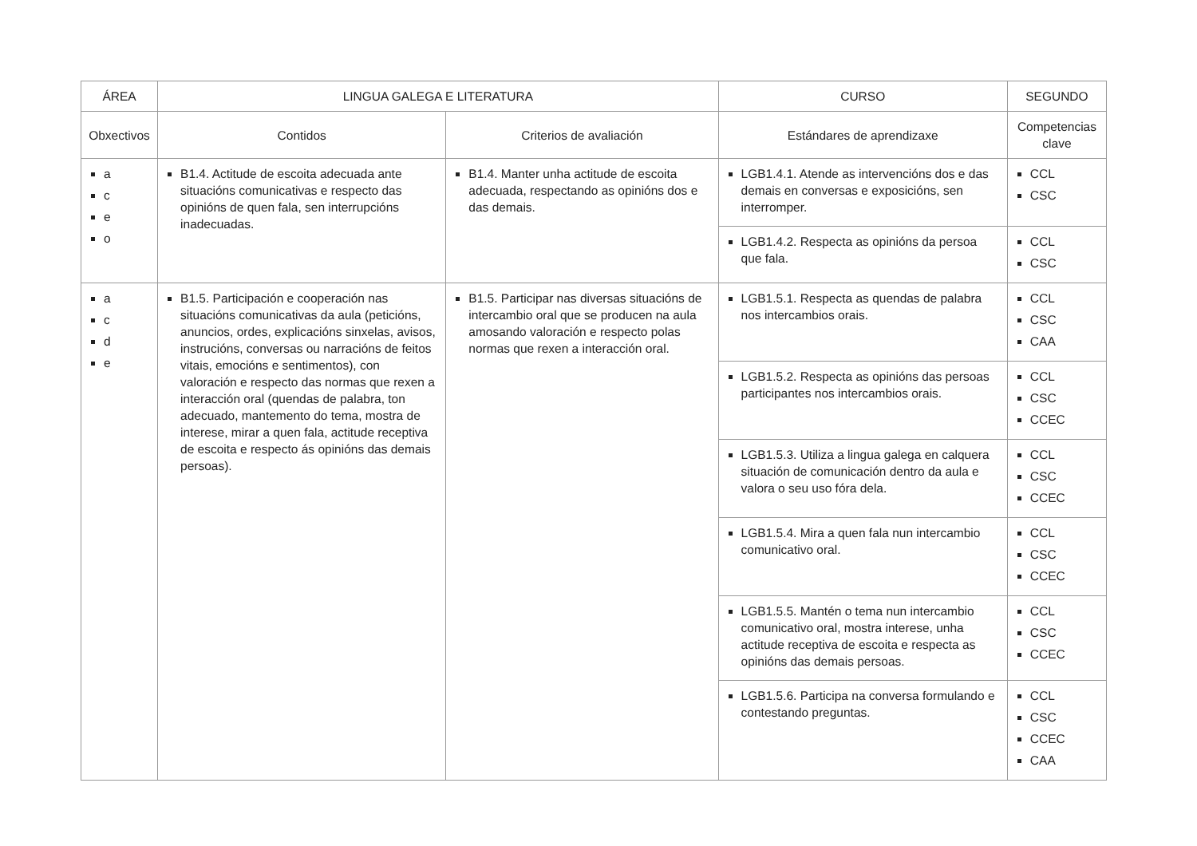| ÁREA | LINGUA GALEGA E LITERATURA | | CURSO | SEGUNDO |
| --- | --- | --- | --- | --- |
| Obxectivos | Contidos | Criterios de avaliación | Estándares de aprendizaxe | Competencias clave |
| a c e o | B1.4. Actitude de escoita adecuada ante situacións comunicativas e respecto das opinións de quen fala, sen interrupcións inadecuadas. | B1.4. Manter unha actitude de escoita adecuada, respectando as opinións dos e das demais. | LGB1.4.1. Atende as intervencións dos e das demais en conversas e exposicións, sen interromper. | CCL CSC |
| | | | LGB1.4.2. Respecta as opinións da persoa que fala. | CCL CSC |
| a c d e | B1.5. Participación e cooperación nas situacións comunicativas da aula (peticións, anuncios, ordes, explicacións sinxelas, avisos, instrucións, conversas ou narracións de feitos vitais, emocións e sentimentos), con valoración e respecto das normas que rexen a interacción oral (quendas de palabra, ton adecuado, mantemento do tema, mostra de interese, mirar a quen fala, actitude receptiva de escoita e respecto ás opinións das demais persoas). | B1.5. Participar nas diversas situacións de intercambio oral que se producen na aula amosando valoración e respecto polas normas que rexen a interacción oral. | LGB1.5.1. Respecta as quendas de palabra nos intercambios orais. | CCL CSC CAA |
| | | | LGB1.5.2. Respecta as opinións das persoas participantes nos intercambios orais. | CCL CSC CCEC |
| | | | LGB1.5.3. Utiliza a lingua galega en calquera situación de comunicación dentro da aula e valora o seu uso fóra dela. | CCL CSC CCEC |
| | | | LGB1.5.4. Mira a quen fala nun intercambio comunicativo oral. | CCL CSC CCEC |
| | | | LGB1.5.5. Mantén o tema nun intercambio comunicativo oral, mostra interese, unha actitude receptiva de escoita e respecta as opinións das demais persoas. | CCL CSC CCEC |
| | | | LGB1.5.6. Participa na conversa formulando e contestando preguntas. | CCL CSC CCEC CAA |